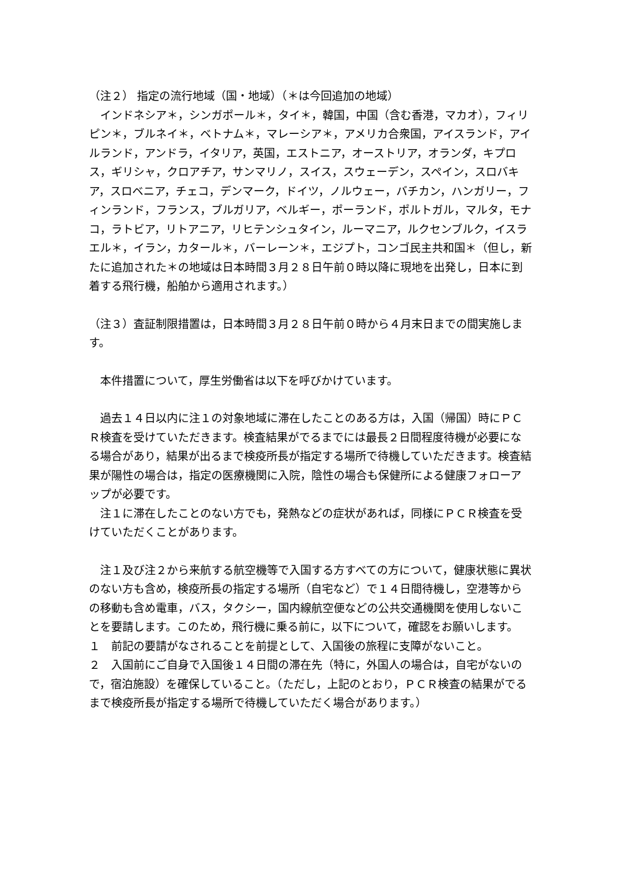（注２） 指定の流行地域（国・地域）（＊は今回追加の地域）
　インドネシア＊，シンガポール＊，タイ＊，韓国，中国（含む香港，マカオ），フィリピン＊，ブルネイ＊，ベトナム＊，マレーシア＊，アメリカ合衆国，アイスランド，アイルランド，アンドラ，イタリア，英国，エストニア，オーストリア，オランダ，キプロス，ギリシャ，クロアチア，サンマリノ，スイス，スウェーデン，スペイン，スロバキア，スロベニア，チェコ，デンマーク，ドイツ，ノルウェー，バチカン，ハンガリー，フィンランド，フランス，ブルガリア，ベルギー，ポーランド，ポルトガル，マルタ，モナコ，ラトビア，リトアニア，リヒテンシュタイン，ルーマニア，ルクセンブルク，イスラエル＊，イラン，カタール＊，バーレーン＊，エジプト，コンゴ民主共和国＊（但し，新たに追加された＊の地域は日本時間３月２８日午前０時以降に現地を出発し，日本に到着する飛行機，船舶から適用されます。）
（注３）査証制限措置は，日本時間３月２８日午前０時から４月末日までの間実施します。
　本件措置について，厚生労働省は以下を呼びかけています。
　過去１４日以内に注１の対象地域に滞在したことのある方は，入国（帰国）時にＰＣＲ検査を受けていただきます。検査結果がでるまでには最長２日間程度待機が必要になる場合があり，結果が出るまで検疫所長が指定する場所で待機していただきます。検査結果が陽性の場合は，指定の医療機関に入院，陰性の場合も保健所による健康フォローアップが必要です。
　注１に滞在したことのない方でも，発熱などの症状があれば，同様にＰＣＲ検査を受けていただくことがあります。
　注１及び注２から来航する航空機等で入国する方すべての方について，健康状態に異状のない方も含め，検疫所長の指定する場所（自宅など）で１４日間待機し，空港等からの移動も含め電車，バス，タクシー，国内線航空便などの公共交通機関を使用しないことを要請します。このため，飛行機に乗る前に，以下について，確認をお願いします。
１　前記の要請がなされることを前提として、入国後の旅程に支障がないこと。
２　入国前にご自身で入国後１４日間の滞在先（特に，外国人の場合は，自宅がないので，宿泊施設）を確保していること。（ただし，上記のとおり，ＰＣＲ検査の結果がでるまで検疫所長が指定する場所で待機していただく場合があります。）